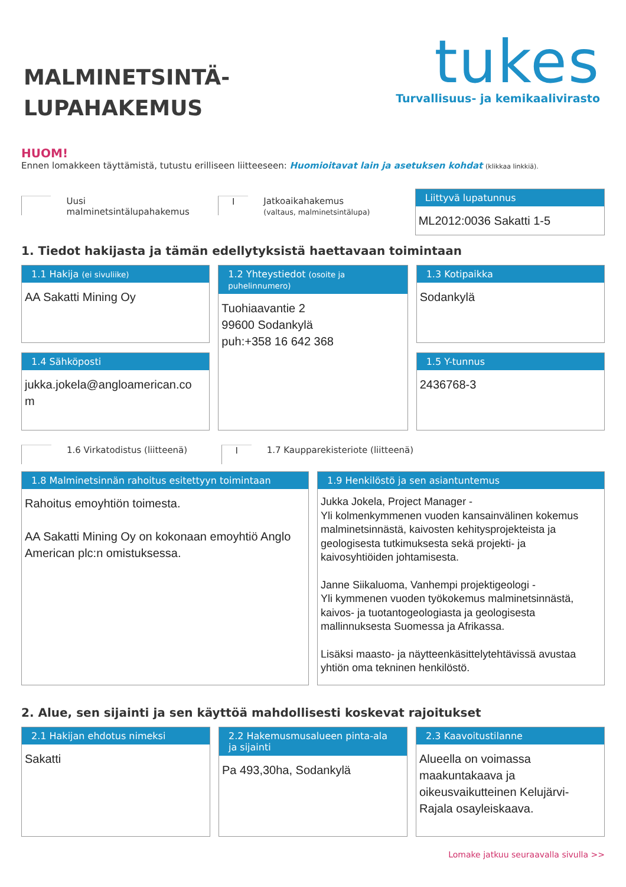MALMINETSINTÄ-
LUPAHAKEMUS
tukes
Turvallisuus- ja kemikaalivirasto
HUOM!
Ennen lomakkeen täyttämistä, tutustu erilliseen liitteeseen: Huomioitavat lain ja asetuksen kohdat (klikkaa linkkiä).
Uusi malminetsintälupahakemus
I
Jatkoaikahakemus
(valtaus, malminetsintälupa)
Liittyvä lupatunnus
ML2012:0036 Sakatti 1-5
1. Tiedot hakijasta ja tämän edellytyksistä haettavaan toimintaan
1.1 Hakija (ei sivuliike)
AA Sakatti Mining Oy
1.4 Sähköposti
jukka.jokela@angloamerican.co
m
1.2 Yhteystiedot (osoite ja puhelinnumero)
Tuohiaavantie 2
99600 Sodankylä
puh:+358 16 642 368
1.3 Kotipaikka
Sodankylä
1.5 Y-tunnus
2436768-3
1.6 Virkatodistus (liitteenä)
I 1.7 Kaupparekisteriote (liitteenä)
1.8 Malminetsinnän rahoitus esitettyyn toimintaan
Rahoitus emoyhtiön toimesta.
AA Sakatti Mining Oy on kokonaan emoyhtiö Anglo American plc:n omistuksessa.
1.9 Henkilöstö ja sen asiantuntemus
Jukka Jokela, Project Manager -
Yli kolmenkymmenen vuoden kansainvälinen kokemus malminetsinnästä, kaivosten kehitysprojekteista ja geologisesta tutkimuksesta sekä projekti- ja kaivosyhtiöiden johtamisesta.
Janne Siikaluoma, Vanhempi projektigeologi -
Yli kymmenen vuoden työkokemus malminetsinnästä, kaivos- ja tuotantogeologiasta ja geologisesta mallinnuksesta Suomessa ja Afrikassa.
Lisäksi maasto- ja näytteenkäsittelytehtävissä avustaa yhtiön oma tekninen henkilöstö.
2. Alue, sen sijainti ja sen käyttöä mahdollisesti koskevat rajoitukset
2.1 Hakijan ehdotus nimeksi
Sakatti
2.2 Hakemusmusalueen pinta-ala ja sijainti
Pa 493,30ha, Sodankylä
2.3 Kaavoitustilanne
Alueella on voimassa maakuntakaava ja oikeusvaikutteinen Kelujärvi-Rajala osayleiskaava.
Lomake jatkuu seuraavalla sivulla >>